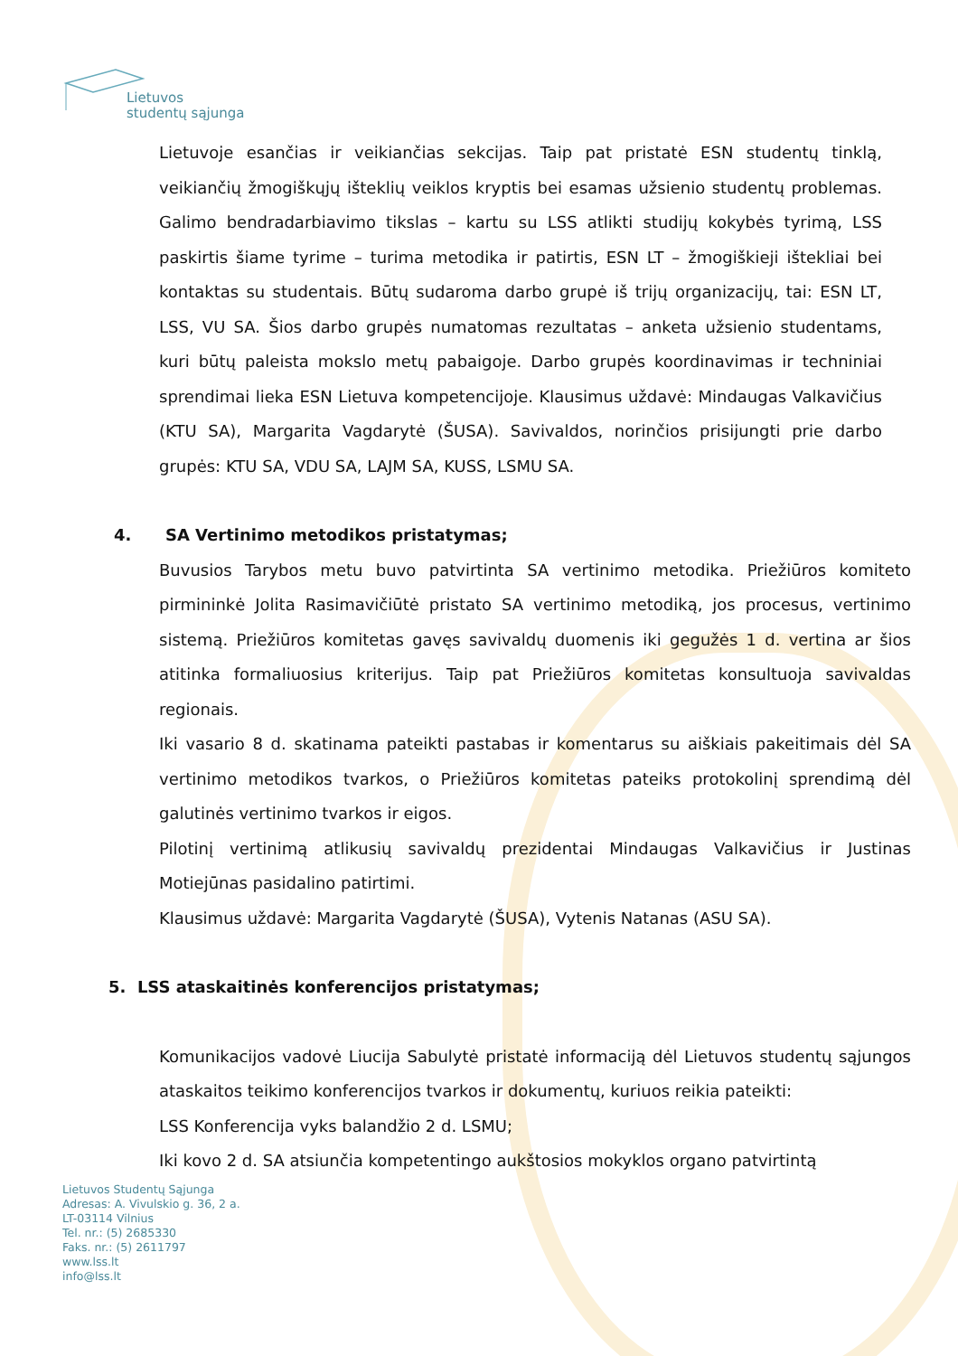Lietuvos
studentų sąjunga
Lietuvoje esančias ir veikiančias sekcijas. Taip pat pristatė ESN studentų tinklą, veikiančių žmogiškųjų išteklių veiklos kryptis bei esamas užsienio studentų problemas. Galimo bendradarbiavimo tikslas – kartu su LSS atlikti studijų kokybės tyrimą, LSS paskirtis šiame tyrime – turima metodika ir patirtis, ESN LT – žmogiškieji ištekliai bei kontaktas su studentais. Būtų sudaroma darbo grupė iš trijų organizacijų, tai: ESN LT, LSS, VU SA. Šios darbo grupės numatomas rezultatas – anketa užsienio studentams, kuri būtų paleista mokslo metų pabaigoje. Darbo grupės koordinavimas ir techniniai sprendimai lieka ESN Lietuva kompetencijoje. Klausimus uždavė: Mindaugas Valkavičius (KTU SA), Margarita Vagdarytė (ŠUSA). Savivaldos, norinčios prisijungti prie darbo grupės: KTU SA, VDU SA, LAJM SA, KUSS, LSMU SA.
4. SA Vertinimo metodikos pristatymas;
Buvusios Tarybos metu buvo patvirtinta SA vertinimo metodika. Priežiūros komiteto pirmininkė Jolita Rasimavičiūtė pristato SA vertinimo metodiką, jos procesus, vertinimo sistemą. Priežiūros komitetas gavęs savivaldų duomenis iki gegužės 1 d. vertina ar šios atitinka formaliuosius kriterijus. Taip pat Priežiūros komitetas konsultuoja savivaldas regionais.
Iki vasario 8 d. skatinama pateikti pastabas ir komentarus su aiškiais pakeitimais dėl SA vertinimo metodikos tvarkos, o Priežiūros komitetas pateiks protokolinį sprendimą dėl galutinės vertinimo tvarkos ir eigos.
Pilotinį vertinimą atlikusių savivaldų prezidentai Mindaugas Valkavičius ir Justinas Motiejūnas pasidalino patirtimi.
Klausimus uždavė: Margarita Vagdarytė (ŠUSA), Vytenis Natanas (ASU SA).
5. LSS ataskaitinės konferencijos pristatymas;
Komunikacijos vadovė Liucija Sabulytė pristatė informaciją dėl Lietuvos studentų sąjungos ataskaitos teikimo konferencijos tvarkos ir dokumentų, kuriuos reikia pateikti:
LSS Konferencija vyks balandžio 2 d. LSMU;
Iki kovo 2 d. SA atsiunčia kompetentingo aukštosios mokyklos organo patvirtintą
Lietuvos Studentų Sąjunga
Adresas: A. Vivulskio g. 36, 2 a.
LT-03114 Vilnius
Tel. nr.: (5) 2685330
Faks. nr.: (5) 2611797
www.lss.lt
info@lss.lt